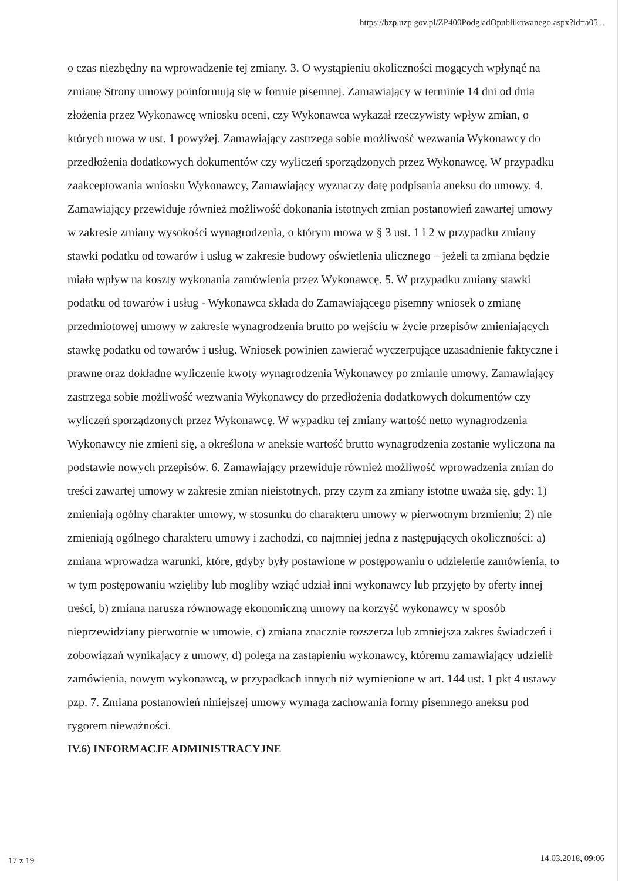https://bzp.uzp.gov.pl/ZP400PodgladOpublikowanego.aspx?id=a05...
o czas niezbędny na wprowadzenie tej zmiany. 3. O wystąpieniu okoliczności mogących wpłynąć na zmianę Strony umowy poinformują się w formie pisemnej. Zamawiający w terminie 14 dni od dnia złożenia przez Wykonawcę wniosku oceni, czy Wykonawca wykazał rzeczywisty wpływ zmian, o których mowa w ust. 1 powyżej. Zamawiający zastrzega sobie możliwość wezwania Wykonawcy do przedłożenia dodatkowych dokumentów czy wyliczeń sporządzonych przez Wykonawcę. W przypadku zaakceptowania wniosku Wykonawcy, Zamawiający wyznaczy datę podpisania aneksu do umowy. 4. Zamawiający przewiduje również możliwość dokonania istotnych zmian postanowień zawartej umowy w zakresie zmiany wysokości wynagrodzenia, o którym mowa w § 3 ust. 1 i 2 w przypadku zmiany stawki podatku od towarów i usług w zakresie budowy oświetlenia ulicznego – jeżeli ta zmiana będzie miała wpływ na koszty wykonania zamówienia przez Wykonawcę. 5. W przypadku zmiany stawki podatku od towarów i usług - Wykonawca składa do Zamawiającego pisemny wniosek o zmianę przedmiotowej umowy w zakresie wynagrodzenia brutto po wejściu w życie przepisów zmieniających stawkę podatku od towarów i usług. Wniosek powinien zawierać wyczerpujące uzasadnienie faktyczne i prawne oraz dokładne wyliczenie kwoty wynagrodzenia Wykonawcy po zmianie umowy. Zamawiający zastrzega sobie możliwość wezwania Wykonawcy do przedłożenia dodatkowych dokumentów czy wyliczeń sporządzonych przez Wykonawcę. W wypadku tej zmiany wartość netto wynagrodzenia Wykonawcy nie zmieni się, a określona w aneksie wartość brutto wynagrodzenia zostanie wyliczona na podstawie nowych przepisów. 6. Zamawiający przewiduje również możliwość wprowadzenia zmian do treści zawartej umowy w zakresie zmian nieistotnych, przy czym za zmiany istotne uważa się, gdy: 1) zmieniają ogólny charakter umowy, w stosunku do charakteru umowy w pierwotnym brzmieniu; 2) nie zmieniają ogólnego charakteru umowy i zachodzi, co najmniej jedna z następujących okoliczności: a) zmiana wprowadza warunki, które, gdyby były postawione w postępowaniu o udzielenie zamówienia, to w tym postępowaniu wzięliby lub mogliby wziąć udział inni wykonawcy lub przyjęto by oferty innej treści, b) zmiana narusza równowagę ekonomiczną umowy na korzyść wykonawcy w sposób nieprzewidziany pierwotnie w umowie, c) zmiana znacznie rozszerza lub zmniejsza zakres świadczeń i zobowiązań wynikający z umowy, d) polega na zastąpieniu wykonawcy, któremu zamawiający udzielił zamówienia, nowym wykonawcą, w przypadkach innych niż wymienione w art. 144 ust. 1 pkt 4 ustawy pzp. 7. Zmiana postanowień niniejszej umowy wymaga zachowania formy pisemnego aneksu pod rygorem nieważności.
IV.6) INFORMACJE ADMINISTRACYJNE
17 z 19 14.03.2018, 09:06